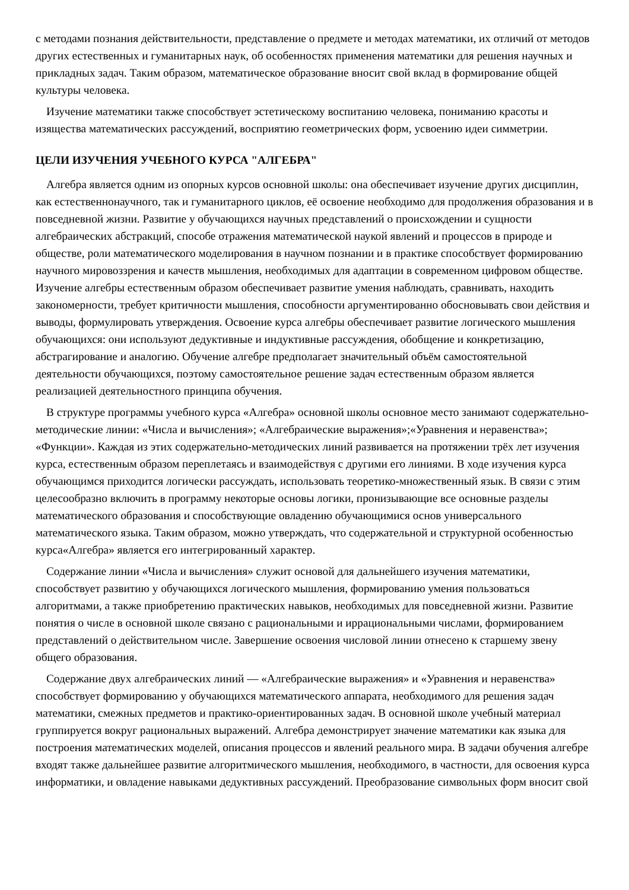с методами познания действительности, представление о предмете и методах математики, их отличий от методов других естественных и гуманитарных наук, об особенностях применения математики для решения научных и прикладных задач. Таким образом, математическое образование вносит свой вклад в формирование общей культуры человека.
Изучение математики также способствует эстетическому воспитанию человека, пониманию красоты и изящества математических рассуждений, восприятию геометрических форм, усвоению идеи симметрии.
ЦЕЛИ ИЗУЧЕНИЯ УЧЕБНОГО КУРСА "АЛГЕБРА"
Алгебра является одним из опорных курсов основной школы: она обеспечивает изучение других дисциплин, как естественнонаучного, так и гуманитарного циклов, её освоение необходимо для продолжения образования и в повседневной жизни. Развитие у обучающихся научных представлений о происхождении и сущности алгебраических абстракций, способе отражения математической наукой явлений и процессов в природе и обществе, роли математического моделирования в научном познании и в практике способствует формированию научного мировоззрения и качеств мышления, необходимых для адаптации в современном цифровом обществе. Изучение алгебры естественным образом обеспечивает развитие умения наблюдать, сравнивать, находить закономерности, требует критичности мышления, способности аргументированно обосновывать свои действия и выводы, формулировать утверждения. Освоение курса алгебры обеспечивает развитие логического мышления обучающихся: они используют дедуктивные и индуктивные рассуждения, обобщение и конкретизацию, абстрагирование и аналогию. Обучение алгебре предполагает значительный объём самостоятельной деятельности обучающихся, поэтому самостоятельное решение задач естественным образом является реализацией деятельностного принципа обучения.
В структуре программы учебного курса «Алгебра» основной школы основное место занимают содержательно-методические линии: «Числа и вычисления»; «Алгебраические выражения»;«Уравнения и неравенства»; «Функции». Каждая из этих содержательно-методических линий развивается на протяжении трёх лет изучения курса, естественным образом переплетаясь и взаимодействуя с другими его линиями. В ходе изучения курса обучающимся приходится логически рассуждать, использовать теоретико-множественный язык. В связи с этим целесообразно включить в программу некоторые основы логики, пронизывающие все основные разделы математического образования и способствующие овладению обучающимися основ универсального математического языка. Таким образом, можно утверждать, что содержательной и структурной особенностью курса«Алгебра» является его интегрированный характер.
Содержание линии «Числа и вычисления» служит основой для дальнейшего изучения математики, способствует развитию у обучающихся логического мышления, формированию умения пользоваться алгоритмами, а также приобретению практических навыков, необходимых для повседневной жизни. Развитие понятия о числе в основной школе связано с рациональными и иррациональными числами, формированием представлений о действительном числе. Завершение освоения числовой линии отнесено к старшему звену общего образования.
Содержание двух алгебраических линий — «Алгебраические выражения» и «Уравнения и неравенства» способствует формированию у обучающихся математического аппарата, необходимого для решения задач математики, смежных предметов и практико-ориентированных задач. В основной школе учебный материал группируется вокруг рациональных выражений. Алгебра демонстрирует значение математики как языка для построения математических моделей, описания процессов и явлений реального мира. В задачи обучения алгебре входят также дальнейшее развитие алгоритмического мышления, необходимого, в частности, для освоения курса информатики, и овладение навыками дедуктивных рассуждений. Преобразование символьных форм вносит свой